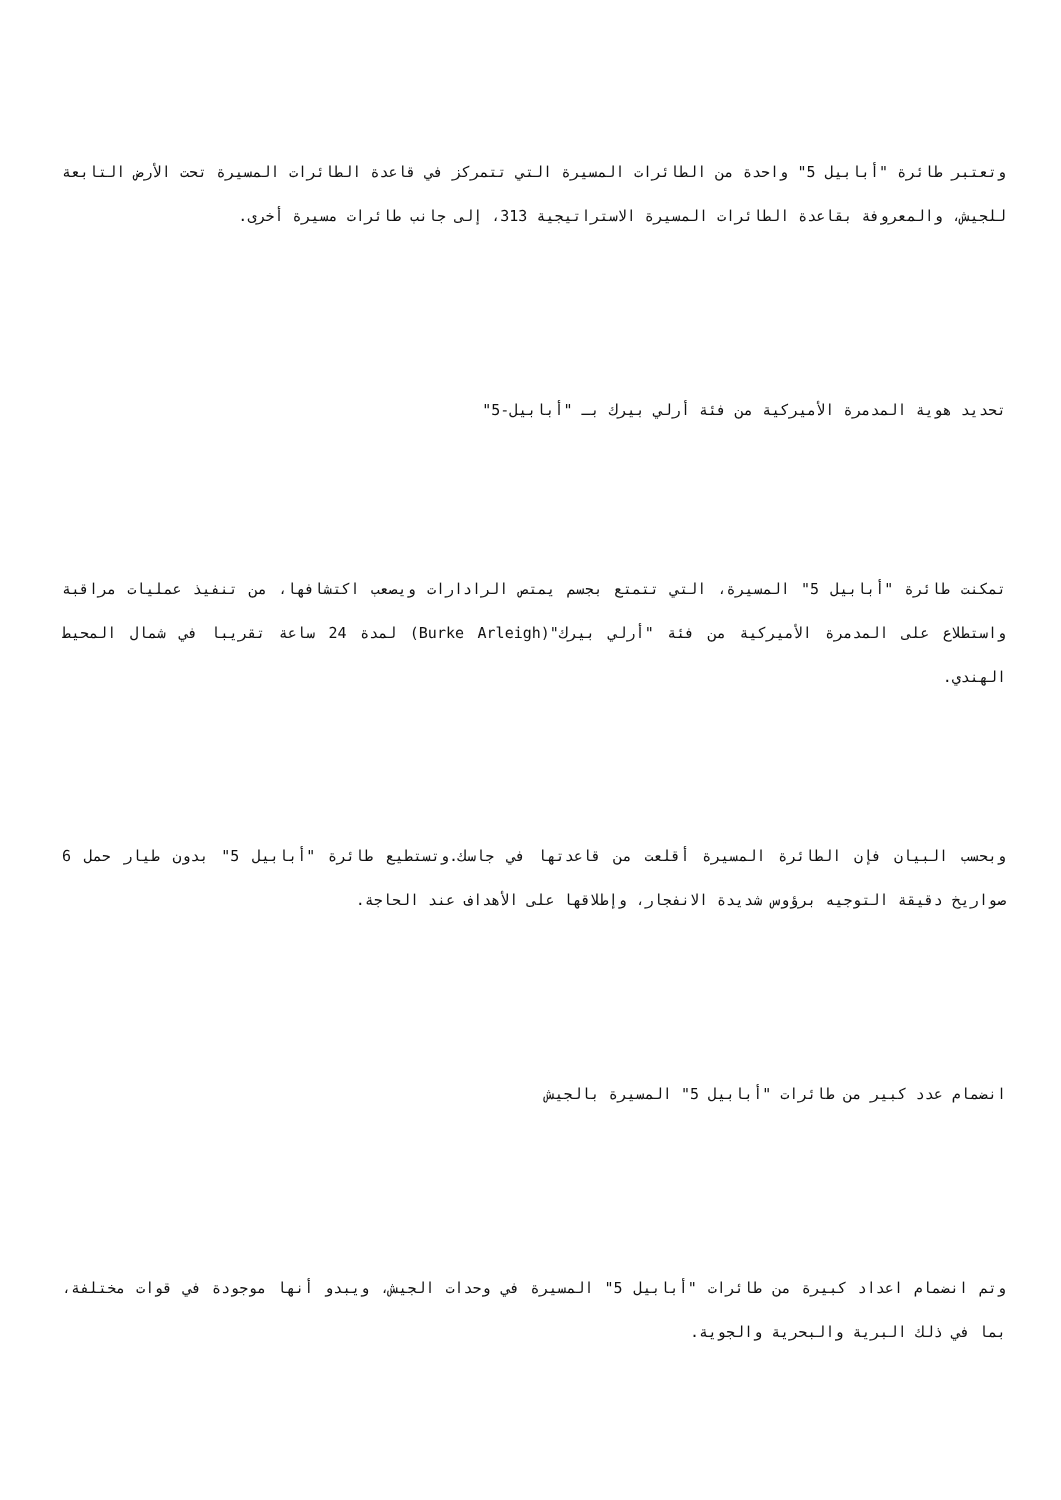وتعتبر طائرة "أبابيل 5" واحدة من الطائرات المسيرة التي تتمركز في قاعدة الطائرات المسيرة تحت الأرض التابعة للجيش، والمعروفة بقاعدة الطائرات المسيرة الاستراتيجية 313، إلى جانب طائرات مسيرة أخرى.
تحديد هوية المدمرة الأميركية من فئة أرلي بيرك بـ "أبابيل-5"
تمكنت طائرة "أبابيل 5" المسيرة، التي تتمتع بجسم يمتص الرادارات ويصعب اكتشافها، من تنفيذ عمليات مراقبة واستطلاع على المدمرة الأميركية من فئة "أرلي بيرك"(Burke Arleigh) لمدة 24 ساعة تقريبا في شمال المحيط الهندي.
وبحسب البيان فإن الطائرة المسيرة أقلعت من قاعدتها في جاسك.وتستطيع طائرة "أبابيل 5" بدون طيار حمل 6 صواريخ دقيقة التوجيه برؤوس شديدة الانفجار، وإطلاقها على الأهداف عند الحاجة.
انضمام عدد كبير من طائرات "أبابيل 5" المسيرة بالجيش
وتم انضمام اعداد كبيرة من طائرات "أبابيل 5" المسيرة في وحدات الجيش، ويبدو أنها موجودة في قوات مختلفة، بما في ذلك البرية والبحرية والجوية.